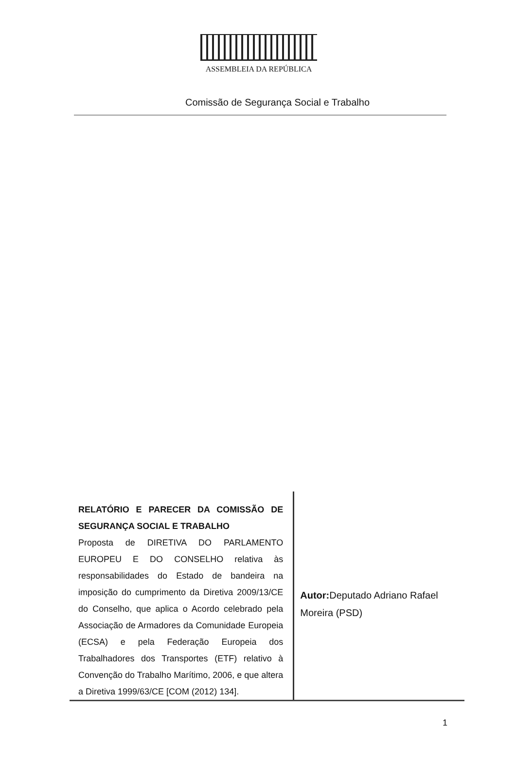ASSEMBLEIA DA REPÚBLICA
Comissão de Segurança Social e Trabalho
RELATÓRIO E PARECER DA COMISSÃO DE SEGURANÇA SOCIAL E TRABALHO
Proposta de DIRETIVA DO PARLAMENTO EUROPEU E DO CONSELHO relativa às responsabilidades do Estado de bandeira na imposição do cumprimento da Diretiva 2009/13/CE do Conselho, que aplica o Acordo celebrado pela Associação de Armadores da Comunidade Europeia (ECSA) e pela Federação Europeia dos Trabalhadores dos Transportes (ETF) relativo à Convenção do Trabalho Marítimo, 2006, e que altera a Diretiva 1999/63/CE [COM (2012) 134].
Autor: Deputado Adriano Rafael Moreira (PSD)
1